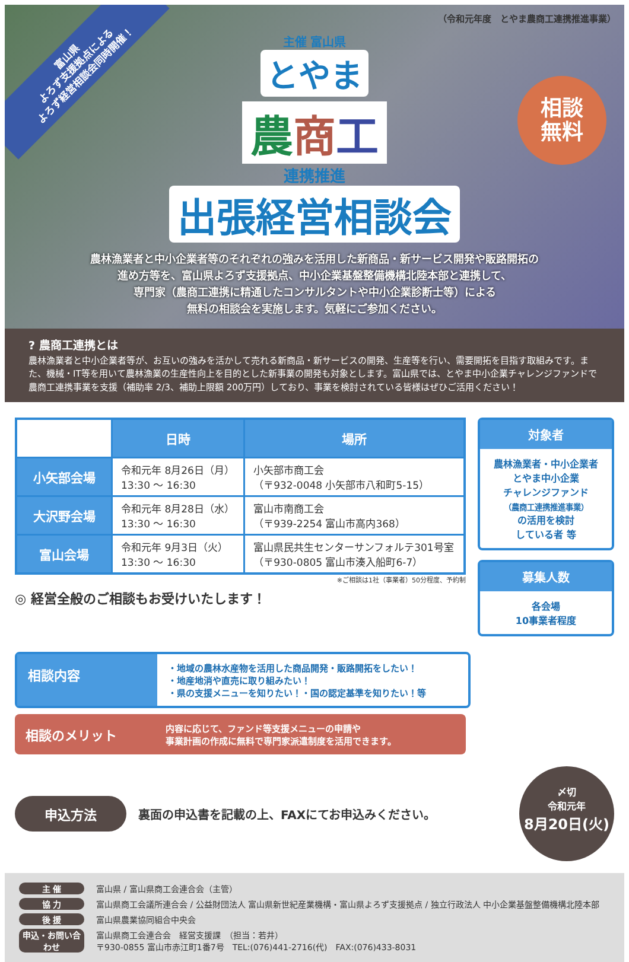富山県
よろず支援拠点による
よろず経営相談会同時開催！
（令和元年度　とやま農商工連携推進事業）
主催 富山県
とやま
農商工
連携推進
出張経営相談会
相談
無料
農林漁業者と中小企業者等のそれぞれの強みを活用した新商品・新サービス開発や販路開拓の
進め方等を、富山県よろず支援拠点、中小企業基盤整備機構北陸本部と連携して、
専門家（農商工連携に精通したコンサルタントや中小企業診断士等）による
無料の相談会を実施します。気軽にご参加ください。
? 農商工連携とは
農林漁業者と中小企業者等が、お互いの強みを活かして売れる新商品・新サービスの開発、生産等を行い、需要開拓を目指す取組みです。また、機械・IT等を用いて農林漁業の生産性向上を目的とした新事業の開発も対象とします。富山県では、とやま中小企業チャレンジファンドで農商工連携事業を支援（補助率 2/3、補助上限額 200万円）しており、事業を検討されている皆様はぜひご活用ください！
| | 日時 | 場所 |
| --- | --- | --- |
| 小矢部会場 | 令和元年 8月26日（月） 13:30 ～ 16:30 | 小矢部市商工会 （〒932-0048 小矢部市八和町5-15） |
| 大沢野会場 | 令和元年 8月28日（水） 13:30 ～ 16:30 | 富山市南商工会 （〒939-2254 富山市高内368） |
| 富山会場 | 令和元年 9月3日（火） 13:30 ～ 16:30 | 富山県民共生センターサンフォルテ301号室 （〒930-0805 富山市湊入船町6-7） |
※ご相談は1社（事業者）50分程度、予約制
◎ 経営全般のご相談もお受けいたします！
対象者
農林漁業者・中小企業者
とやま中小企業
チャレンジファンド
（農商工連携推進事業）
の活用を検討
している者 等
募集人数
各会場
10事業者程度
相談内容
・地域の農林水産物を活用した商品開発・販路開拓をしたい！
・地産地消や直売に取り組みたい！
・県の支援メニューを知りたい！・国の認定基準を知りたい！等
相談のメリット
内容に応じて、ファンド等支援メニューの申請や
事業計画の作成に無料で専門家派遣制度を活用できます。
申込方法
裏面の申込書を記載の上、FAXにてお申込みください。
〆切
令和元年
8月20日(火)
主 催 富山県 / 富山県商工会連合会（主管）
協 力 富山県商工会議所連合会 / 公益財団法人 富山県新世紀産業機構・富山県よろず支援拠点 / 独立行政法人 中小企業基盤整備機構北陸本部
後 援 富山県農業協同組合中央会
申込・お問い合わせ 富山県商工会連合会　経営支援課　（担当：若井）
〒930-0855 富山市赤江町1番7号　TEL:(076)441-2716(代)　FAX:(076)433-8031